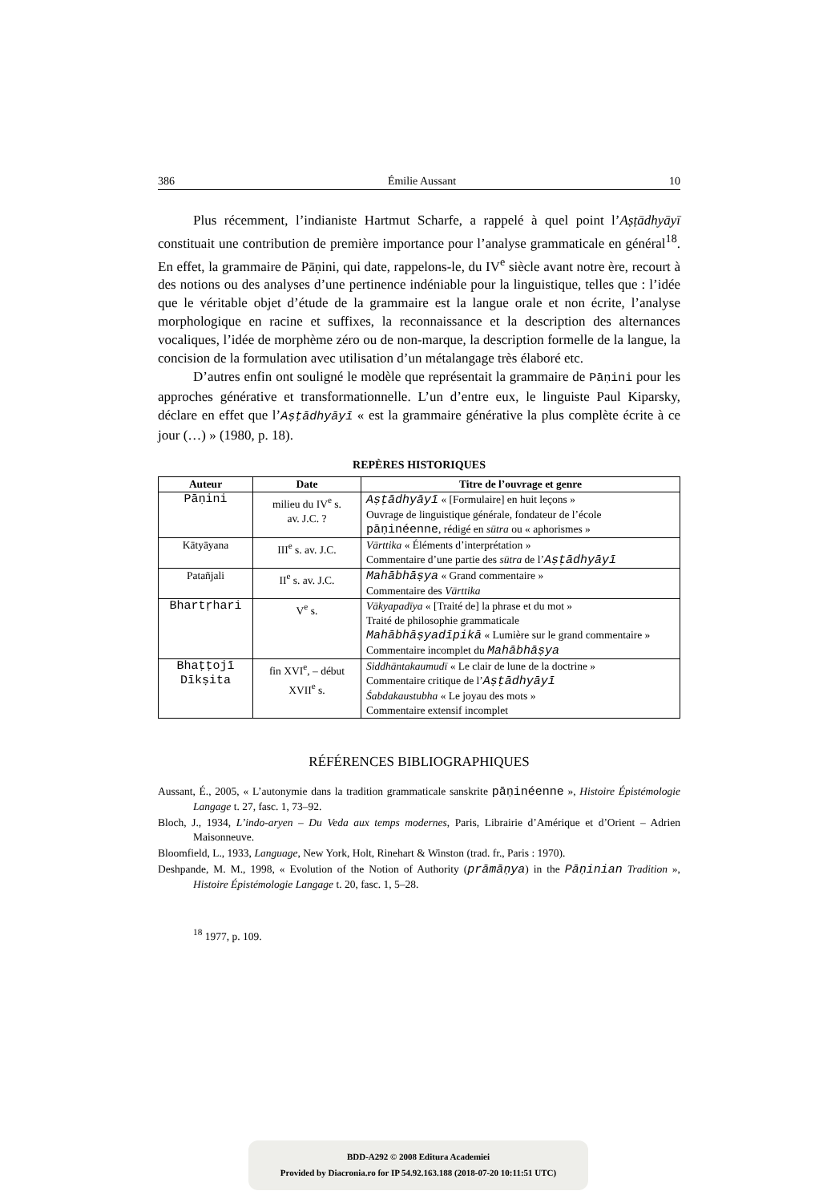386 Émilie Aussant 10
Plus récemment, l’indianiste Hartmut Scharfe, a rappelé à quel point l’Aṣṭādhyāyī constituait une contribution de première importance pour l’analyse grammaticale en général<sup>18</sup>. En effet, la grammaire de Pāṇini, qui date, rappelons-le, du IV<sup>e</sup> siècle avant notre ère, recourt à des notions ou des analyses d’une pertinence indéniable pour la linguistique, telles que : l’idée que le véritable objet d’étude de la grammaire est la langue orale et non écrite, l’analyse morphologique en racine et suffixes, la reconnaissance et la description des alternances vocaliques, l’idée de morphème zéro ou de non-marque, la description formelle de la langue, la concision de la formulation avec utilisation d’un métalangage très élaboré etc.
D’autres enfin ont souligné le modèle que représentait la grammaire de Pāṇini pour les approches générative et transformationnelle. L’un d’entre eux, le linguiste Paul Kiparsky, déclare en effet que l’Aṣṭādhyāyī « est la grammaire générative la plus complète écrite à ce jour (…) » (1980, p. 18).
REPÈRES HISTORIQUES
| Auteur | Date | Titre de l’ouvrage et genre |
| --- | --- | --- |
| Pāṇini | milieu du IV<sup>e</sup> s. av. J.C. ? | Aṣṭādhyāyī « [Formulaire] en huit leçons » Ouvrage de linguistique générale, fondateur de l’école pāṇinéenne , rédigé en sūtra ou « aphorismes » |
| Kātyāyana | III<sup>e</sup> s. av. J.C. | Vārttika « Éléments d’interprétation » Commentaire d’une partie des sūtra de l’ Aṣṭādhyāyī |
| Patañjali | II<sup>e</sup> s. av. J.C. | Mahābhāṣya « Grand commentaire » Commentaire des Vārttika |
| Bhartṛhari | V<sup>e</sup> s. | Vākyapadīya « [Traité de] la phrase et du mot » Traité de philosophie grammaticale Mahābhāṣyadīpikā « Lumière sur le grand commentaire » Commentaire incomplet du Mahābhāṣya |
| Bhaṭṭojī Dīkṣita | fin XVI<sup>e</sup>, – début XVII<sup>e</sup> s. | Siddhāntakaumudī « Le clair de lune de la doctrine » Commentaire critique de l’ Aṣṭādhyāyī Śabdakaustubha « Le joyau des mots » Commentaire extensif incomplet |
RÉFÉRENCES BIBLIOGRAPHIQUES
Aussant, É., 2005, « L’autonymie dans la tradition grammaticale sanskrite pāṇinéenne », Histoire Épistémologie Langage t. 27, fasc. 1, 73–92.
Bloch, J., 1934, L’indo-aryen – Du Veda aux temps modernes, Paris, Librairie d’Amérique et d’Orient – Adrien Maisonneuve.
Bloomfield, L., 1933, Language, New York, Holt, Rinehart & Winston (trad. fr., Paris : 1970).
Deshpande, M. M., 1998, « Evolution of the Notion of Authority (prāmāṇya) in the Pāṇinian Tradition », Histoire Épistémologie Langage t. 20, fasc. 1, 5–28.
<sup>18</sup> 1977, p. 109.
BDD-A292 © 2008 Editura Academiei
Provided by Diacronia.ro for IP 54.92.163.188 (2018-07-20 10:11:51 UTC)